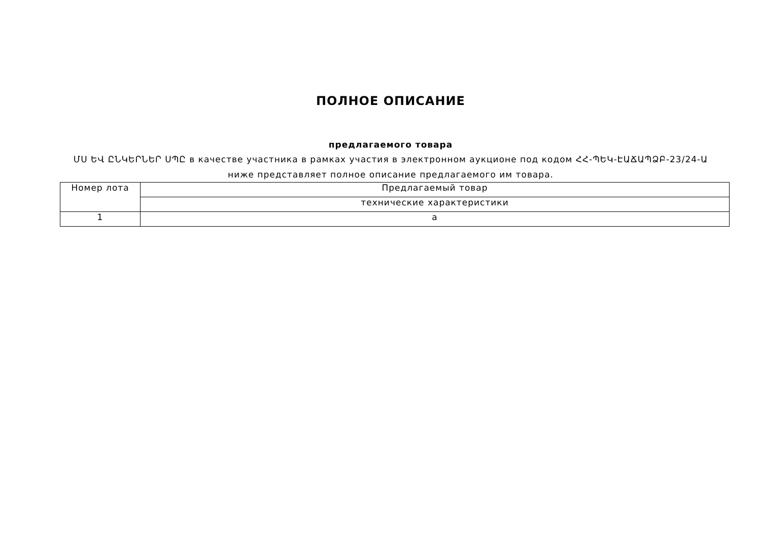ПОЛНОЕ ОПИСАНИЕ
предлагаемого товара
ՄՍ ԵՎ ԸՆԿԵՐՆԵՐ ՍՊԸ в качестве участника в рамках участия в электронном аукционе под кодом ՀՀ-ՊԵԿ-ԷԱՃԱՊՁԲ-23/24-Ա ниже представляет полное описание предлагаемого им товара.
| Номер лота | Предлагаемый товар |
| | технические характеристики |
| 1 | a |